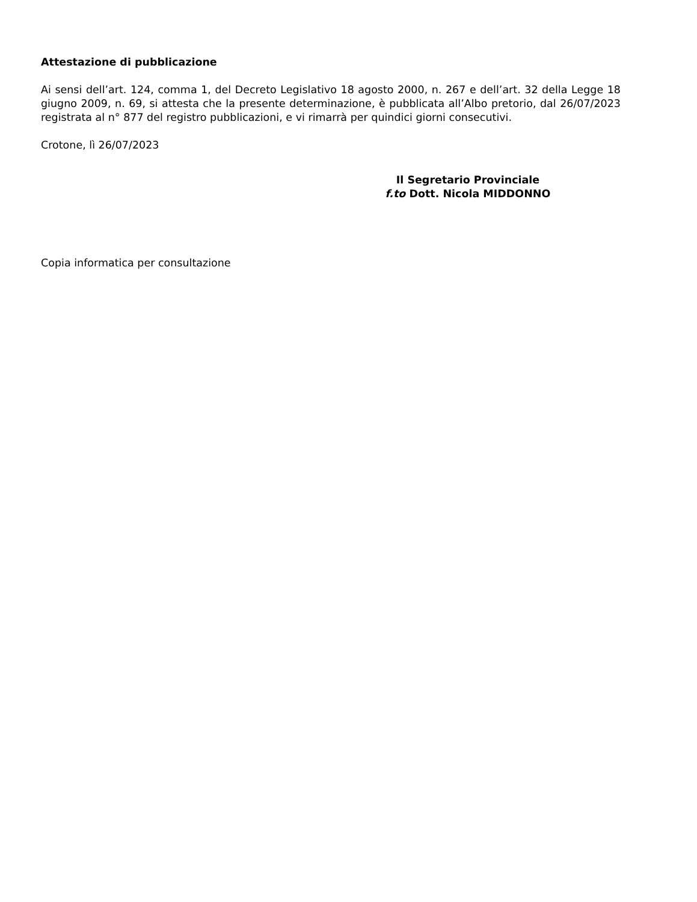Attestazione di pubblicazione
Ai sensi dell’art. 124, comma 1, del Decreto Legislativo 18 agosto 2000, n. 267 e dell’art. 32 della Legge 18 giugno 2009, n. 69, si attesta che la presente determinazione, è pubblicata all’Albo pretorio, dal 26/07/2023 registrata al n° 877 del registro pubblicazioni, e vi rimarrà per quindici giorni consecutivi.
Crotone, lì 26/07/2023
Il Segretario Provinciale
f.to Dott. Nicola MIDDONNO
Copia informatica per consultazione